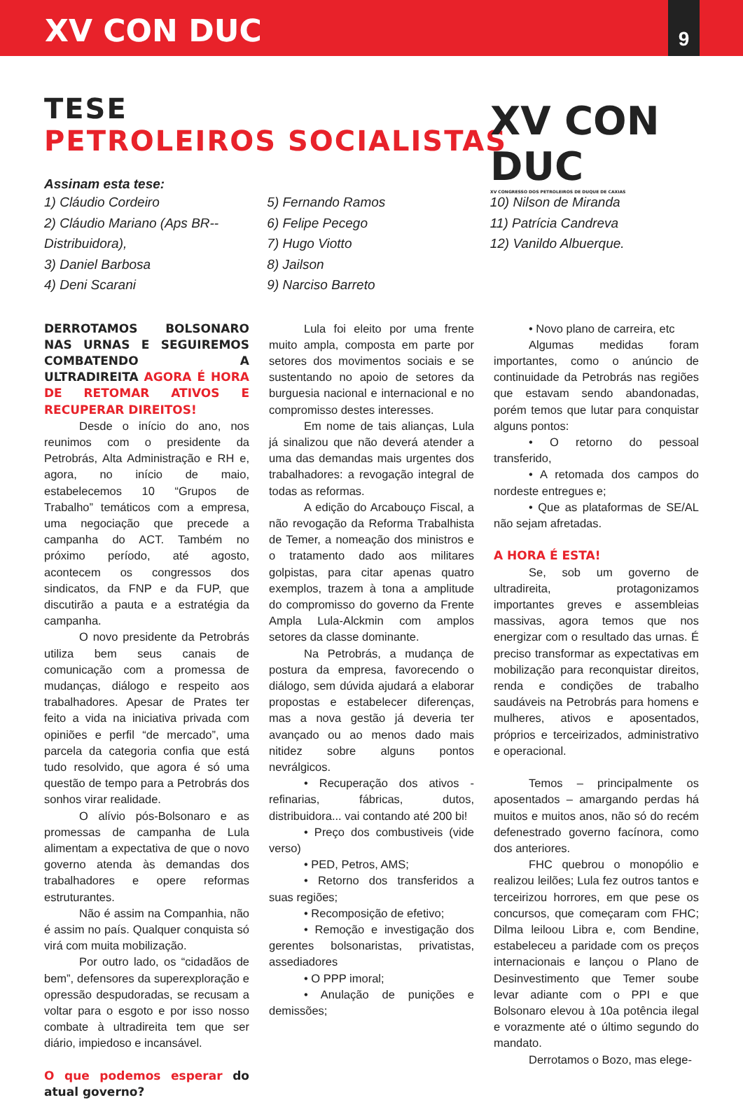XV CON DUC
9
TESE
PETROLEIROS SOCIALISTAS
XV CON DUC
XV CONGRESSO DOS PETROLEIROS DE DUQUE DE CAXIAS
Assinam esta tese:
1) Cláudio Cordeiro
2) Cláudio Mariano (Aps BR--Distribuidora),
3) Daniel Barbosa
4) Deni Scarani
5) Fernando Ramos
6) Felipe Pecego
7) Hugo Viotto
8) Jailson
9) Narciso Barreto
10) Nilson de Miranda
11) Patrícia Candreva
12) Vanildo Albuerque.
DERROTAMOS BOLSONARO NAS URNAS E SEGUIREMOS COMBATENDO A ULTRADIREITA AGORA É HORA DE RETOMAR ATIVOS E RECUPERAR DIREITOS!
Desde o início do ano, nos reunimos com o presidente da Petrobrás, Alta Administração e RH e, agora, no início de maio, estabelecemos 10 “Grupos de Trabalho” temáticos com a empresa, uma negociação que precede a campanha do ACT. Também no próximo período, até agosto, acontecem os congressos dos sindicatos, da FNP e da FUP, que discutirão a pauta e a estratégia da campanha.
O novo presidente da Petrobrás utiliza bem seus canais de comunicação com a promessa de mudanças, diálogo e respeito aos trabalhadores. Apesar de Prates ter feito a vida na iniciativa privada com opiniões e perfil “de mercado”, uma parcela da categoria confia que está tudo resolvido, que agora é só uma questão de tempo para a Petrobrás dos sonhos virar realidade.
O alívio pós-Bolsonaro e as promessas de campanha de Lula alimentam a expectativa de que o novo governo atenda às demandas dos trabalhadores e opere reformas estruturantes.
Não é assim na Companhia, não é assim no país. Qualquer conquista só virá com muita mobilização.
Por outro lado, os “cidadãos de bem”, defensores da superexploração e opressão despudoradas, se recusam a voltar para o esgoto e por isso nosso combate à ultradireita tem que ser diário, impiedoso e incansável.
O que podemos esperar do atual governo?
Lula foi eleito por uma frente muito ampla, composta em parte por setores dos movimentos sociais e se sustentando no apoio de setores da burguesia nacional e internacional e no compromisso destes interesses.
Em nome de tais alianças, Lula já sinalizou que não deverá atender a uma das demandas mais urgentes dos trabalhadores: a revogação integral de todas as reformas.
A edição do Arcabouço Fiscal, a não revogação da Reforma Trabalhista de Temer, a nomeação dos ministros e o tratamento dado aos militares golpistas, para citar apenas quatro exemplos, trazem à tona a amplitude do compromisso do governo da Frente Ampla Lula-Alckmin com amplos setores da classe dominante.
Na Petrobrás, a mudança de postura da empresa, favorecendo o diálogo, sem dúvida ajudará a elaborar propostas e estabelecer diferenças, mas a nova gestão já deveria ter avançado ou ao menos dado mais nitidez sobre alguns pontos nevrálgicos.
• Recuperação dos ativos - refinarias, fábricas, dutos, distribuidora... vai contando até 200 bi!
• Preço dos combustiveis (vide verso)
• PED, Petros, AMS;
• Retorno dos transferidos a suas regiões;
• Recomposição de efetivo;
• Remoção e investigação dos gerentes bolsonaristas, privatistas, assediadores
• O PPP imoral;
• Anulação de punições e demissões;
• Novo plano de carreira, etc
Algumas medidas foram importantes, como o anúncio de continuidade da Petrobrás nas regiões que estavam sendo abandonadas, porém temos que lutar para conquistar alguns pontos:
• O retorno do pessoal transferido,
• A retomada dos campos do nordeste entregues e;
• Que as plataformas de SE/AL não sejam afretadas.
A HORA É ESTA!
Se, sob um governo de ultradireita, protagonizamos importantes greves e assembleias massivas, agora temos que nos energizar com o resultado das urnas. É preciso transformar as expectativas em mobilização para reconquistar direitos, renda e condições de trabalho saudáveis na Petrobrás para homens e mulheres, ativos e aposentados, próprios e terceirizados, administrativo e operacional.
Temos – principalmente os aposentados – amargando perdas há muitos e muitos anos, não só do recém defenestrado governo facínora, como dos anteriores.
FHC quebrou o monopólio e realizou leilões; Lula fez outros tantos e terceirizou horrores, em que pese os concursos, que começaram com FHC; Dilma leiloou Libra e, com Bendine, estabeleceu a paridade com os preços internacionais e lançou o Plano de Desinvestimento que Temer soube levar adiante com o PPI e que Bolsonaro elevou à 10a potência ilegal e vorazmente até o último segundo do mandato.
Derrotamos o Bozo, mas elege-